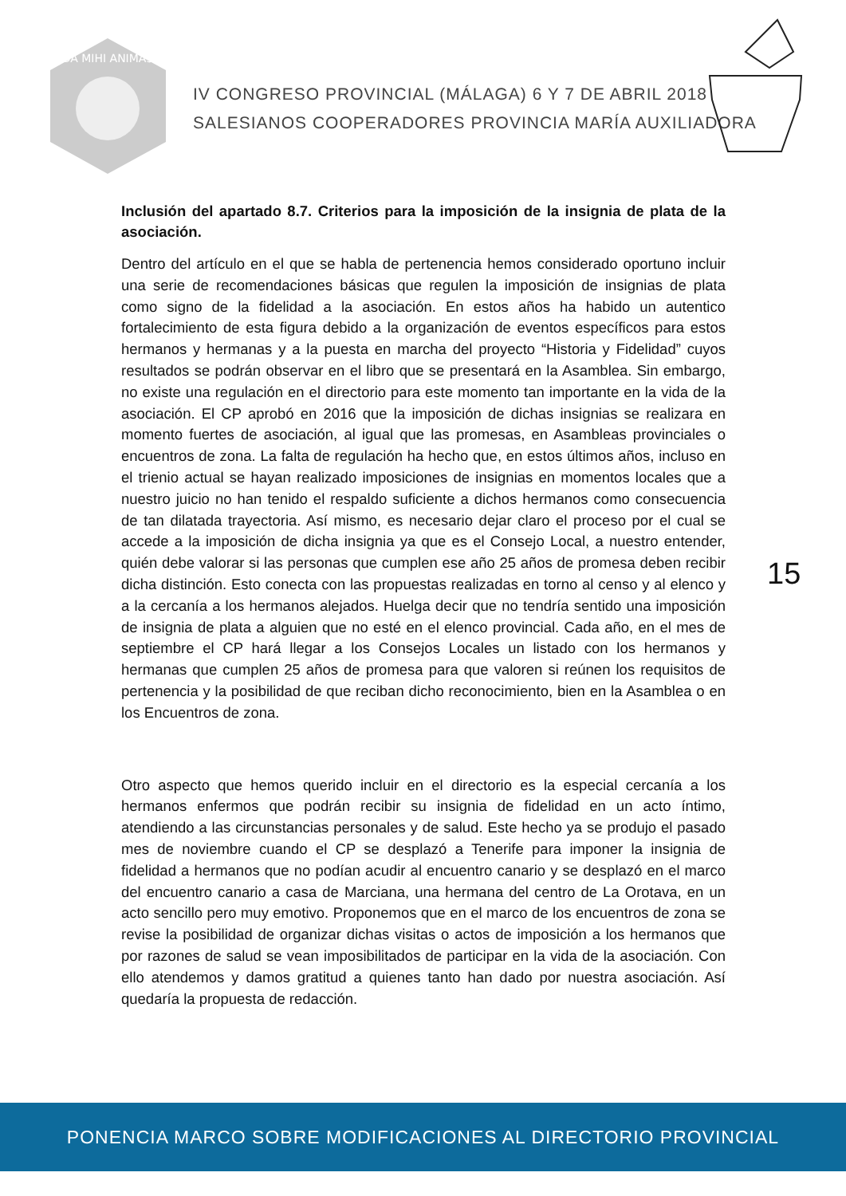DA MIHI ANIMAS
IV CONGRESO PROVINCIAL (MÁLAGA) 6 Y 7 DE ABRIL 2018
SALESIANOS COOPERADORES PROVINCIA MARÍA AUXILIADORA
Inclusión del apartado 8.7. Criterios para la imposición de la insignia de plata de la asociación.
Dentro del artículo en el que se habla de pertenencia hemos considerado oportuno incluir una serie de recomendaciones básicas que regulen la imposición de insignias de plata como signo de la fidelidad a la asociación. En estos años ha habido un autentico fortalecimiento de esta figura debido a la organización de eventos específicos para estos hermanos y hermanas y a la puesta en marcha del proyecto “Historia y Fidelidad” cuyos resultados se podrán observar en el libro que se presentará en la Asamblea. Sin embargo, no existe una regulación en el directorio para este momento tan importante en la vida de la asociación. El CP aprobó en 2016 que la imposición de dichas insignias se realizara en momento fuertes de asociación, al igual que las promesas, en Asambleas provinciales o encuentros de zona. La falta de regulación ha hecho que, en estos últimos años, incluso en el trienio actual se hayan realizado imposiciones de insignias en momentos locales que a nuestro juicio no han tenido el respaldo suficiente a dichos hermanos como consecuencia de tan dilatada trayectoria. Así mismo, es necesario dejar claro el proceso por el cual se accede a la imposición de dicha insignia ya que es el Consejo Local, a nuestro entender, quién debe valorar si las personas que cumplen ese año 25 años de promesa deben recibir dicha distinción. Esto conecta con las propuestas realizadas en torno al censo y al elenco y a la cercanía a los hermanos alejados. Huelga decir que no tendría sentido una imposición de insignia de plata a alguien que no esté en el elenco provincial. Cada año, en el mes de septiembre el CP hará llegar a los Consejos Locales un listado con los hermanos y hermanas que cumplen 25 años de promesa para que valoren si reúnen los requisitos de pertenencia y la posibilidad de que reciban dicho reconocimiento, bien en la Asamblea o en los Encuentros de zona.
Otro aspecto que hemos querido incluir en el directorio es la especial cercanía a los hermanos enfermos que podrán recibir su insignia de fidelidad en un acto íntimo, atendiendo a las circunstancias personales y de salud. Este hecho ya se produjo el pasado mes de noviembre cuando el CP se desplazó a Tenerife para imponer la insignia de fidelidad a hermanos que no podían acudir al encuentro canario y se desplazó en el marco del encuentro canario a casa de Marciana, una hermana del centro de La Orotava, en un acto sencillo pero muy emotivo. Proponemos que en el marco de los encuentros de zona se revise la posibilidad de organizar dichas visitas o actos de imposición a los hermanos que por razones de salud se vean imposibilitados de participar en la vida de la asociación. Con ello atendemos y damos gratitud a quienes tanto han dado por nuestra asociación. Así quedaría la propuesta de redacción.
15
PONENCIA MARCO SOBRE MODIFICACIONES AL DIRECTORIO PROVINCIAL